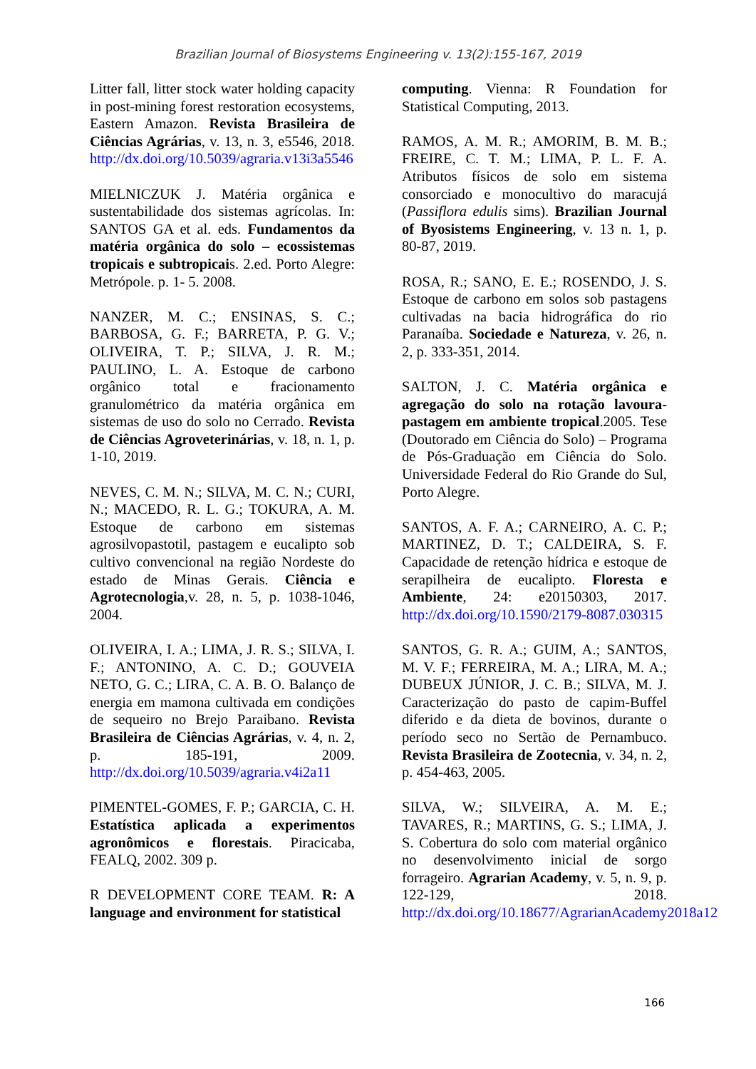Brazilian Journal of Biosystems Engineering v. 13(2):155-167, 2019
Litter fall, litter stock water holding capacity in post-mining forest restoration ecosystems, Eastern Amazon. Revista Brasileira de Ciências Agrárias, v. 13, n. 3, e5546, 2018. http://dx.doi.org/10.5039/agraria.v13i3a5546
MIELNICZUK J. Matéria orgânica e sustentabilidade dos sistemas agrícolas. In: SANTOS GA et al. eds. Fundamentos da matéria orgânica do solo – ecossistemas tropicais e subtropicais. 2.ed. Porto Alegre: Metrópole. p. 1- 5. 2008.
NANZER, M. C.; ENSINAS, S. C.; BARBOSA, G. F.; BARRETA, P. G. V.; OLIVEIRA, T. P.; SILVA, J. R. M.; PAULINO, L. A. Estoque de carbono orgânico total e fracionamento granulométrico da matéria orgânica em sistemas de uso do solo no Cerrado. Revista de Ciências Agroveterinárias, v. 18, n. 1, p. 1-10, 2019.
NEVES, C. M. N.; SILVA, M. C. N.; CURI, N.; MACEDO, R. L. G.; TOKURA, A. M. Estoque de carbono em sistemas agrosilvopastotil, pastagem e eucalipto sob cultivo convencional na região Nordeste do estado de Minas Gerais. Ciência e Agrotecnologia,v. 28, n. 5, p. 1038-1046, 2004.
OLIVEIRA, I. A.; LIMA, J. R. S.; SILVA, I. F.; ANTONINO, A. C. D.; GOUVEIA NETO, G. C.; LIRA, C. A. B. O. Balanço de energia em mamona cultivada em condições de sequeiro no Brejo Paraibano. Revista Brasileira de Ciências Agrárias, v. 4, n. 2, p. 185-191, 2009. http://dx.doi.org/10.5039/agraria.v4i2a11
PIMENTEL-GOMES, F. P.; GARCIA, C. H. Estatística aplicada a experimentos agronômicos e florestais. Piracicaba, FEALQ, 2002. 309 p.
R DEVELOPMENT CORE TEAM. R: A language and environment for statistical
computing. Vienna: R Foundation for Statistical Computing, 2013.
RAMOS, A. M. R.; AMORIM, B. M. B.; FREIRE, C. T. M.; LIMA, P. L. F. A. Atributos físicos de solo em sistema consorciado e monocultivo do maracujá (Passiflora edulis sims). Brazilian Journal of Byosistems Engineering, v. 13 n. 1, p. 80-87, 2019.
ROSA, R.; SANO, E. E.; ROSENDO, J. S. Estoque de carbono em solos sob pastagens cultivadas na bacia hidrográfica do rio Paranaíba. Sociedade e Natureza, v. 26, n. 2, p. 333-351, 2014.
SALTON, J. C. Matéria orgânica e agregação do solo na rotação lavoura-pastagem em ambiente tropical.2005. Tese (Doutorado em Ciência do Solo) – Programa de Pós-Graduação em Ciência do Solo. Universidade Federal do Rio Grande do Sul, Porto Alegre.
SANTOS, A. F. A.; CARNEIRO, A. C. P.; MARTINEZ, D. T.; CALDEIRA, S. F. Capacidade de retenção hídrica e estoque de serapilheira de eucalipto. Floresta e Ambiente, 24: e20150303, 2017. http://dx.doi.org/10.1590/2179-8087.030315
SANTOS, G. R. A.; GUIM, A.; SANTOS, M. V. F.; FERREIRA, M. A.; LIRA, M. A.; DUBEUX JÚNIOR, J. C. B.; SILVA, M. J. Caracterização do pasto de capim-Buffel diferido e da dieta de bovinos, durante o período seco no Sertão de Pernambuco. Revista Brasileira de Zootecnia, v. 34, n. 2, p. 454-463, 2005.
SILVA, W.; SILVEIRA, A. M. E.; TAVARES, R.; MARTINS, G. S.; LIMA, J. S. Cobertura do solo com material orgânico no desenvolvimento inicial de sorgo forrageiro. Agrarian Academy, v. 5, n. 9, p. 122-129, 2018. http://dx.doi.org/10.18677/AgrarianAcademy2018a12
166